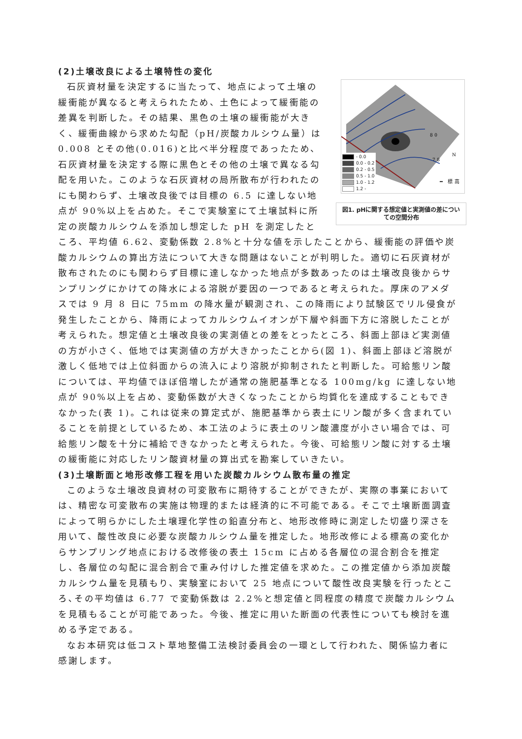(2)土壌改良による土壌特性の変化
80
78
N
━ 標高
- 0.0
0.0 - 0.2
0.2 - 0.5
0.5 - 1.0
1.0 - 1.2
1.2 -
図1. pHに関する想定値と実測値の差についての空間分布
石灰資材量を決定するに当たって、地点によって土壌の緩衝能が異なると考えられたため、土色によって緩衝能の差異を判断した。その結果、黒色の土壌の緩衝能が大きく、緩衝曲線から求めた勾配（pH/炭酸カルシウム量）は 0.008 とその他(0.016)と比べ半分程度であったため、石灰資材量を決定する際に黒色とその他の土壌で異なる勾配を用いた。このような石灰資材の局所散布が行われたのにも関わらず、土壌改良後では目標の 6.5 に達しない地点が 90%以上を占めた。そこで実験室にて土壌試料に所定の炭酸カルシウムを添加し想定した pH を測定したところ、平均値 6.62、変動係数 2.8%と十分な値を示したことから、緩衝能の評価や炭酸カルシウムの算出方法について大きな問題はないことが判明した。適切に石灰資材が散布されたのにも関わらず目標に達しなかった地点が多数あったのは土壌改良後からサンプリングにかけての降水による溶脱が要因の一つであると考えられた。厚床のアメダスでは 9 月 8 日に 75mm の降水量が観測され、この降雨により試験区でリル侵食が発生したことから、降雨によってカルシウムイオンが下層や斜面下方に溶脱したことが考えられた。想定値と土壌改良後の実測値との差をとったところ、斜面上部ほど実測値の方が小さく、低地では実測値の方が大きかったことから(図 1)、斜面上部ほど溶脱が激しく低地では上位斜面からの流入により溶脱が抑制されたと判断した。可給態リン酸については、平均値でほぼ倍増したが通常の施肥基準となる 100mg/kg に達しない地点が 90%以上を占め、変動係数が大きくなったことから均質化を達成することもできなかった(表 1)。これは従来の算定式が、施肥基準から表土にリン酸が多く含まれていることを前提としているため、本工法のように表土のリン酸濃度が小さい場合では、可給態リン酸を十分に補給できなかったと考えられた。今後、可給態リン酸に対する土壌の緩衝能に対応したリン酸資材量の算出式を勘案していきたい。
(3)土壌断面と地形改修工程を用いた炭酸カルシウム散布量の推定
このような土壌改良資材の可変散布に期待することができたが、実際の事業においては、精密な可変散布の実施は物理的または経済的に不可能である。そこで土壌断面調査によって明らかにした土壌理化学性の鉛直分布と、地形改修時に測定した切盛り深さを用いて、酸性改良に必要な炭酸カルシウム量を推定した。地形改修による標高の変化からサンプリング地点における改修後の表土 15cm に占める各層位の混合割合を推定し、各層位の勾配に混合割合で重み付けした推定値を求めた。この推定値から添加炭酸カルシウム量を見積もり、実験室において 25 地点について酸性改良実験を行ったところ､その平均値は 6.77 で変動係数は 2.2%と想定値と同程度の精度で炭酸カルシウムを見積もることが可能であった。今後、推定に用いた断面の代表性についても検討を進める予定である。
なお本研究は低コスト草地整備工法検討委員会の一環として行われた、関係協力者に感謝します。